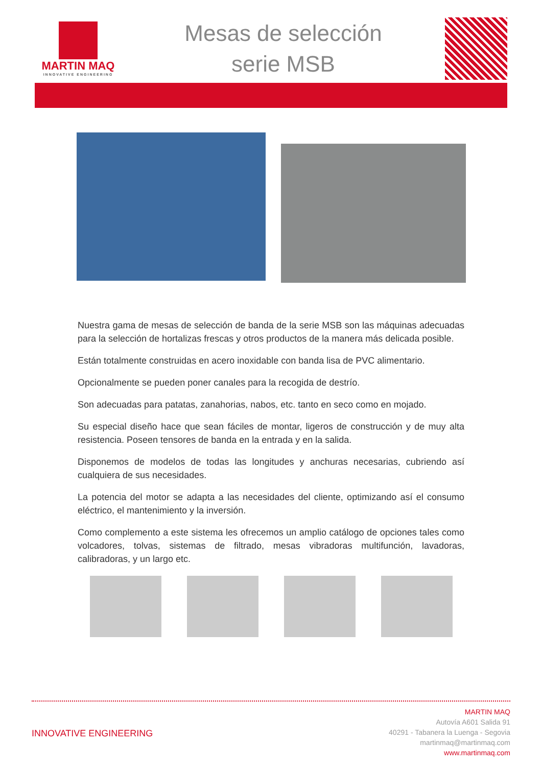MARTIN MAQ
INNOVATIVE ENGINEERING
Mesas de selección
serie MSB
Nuestra gama de mesas de selección de banda de la serie MSB son las máquinas adecuadas para la selección de hortalizas frescas y otros productos de la manera más delicada posible.
Están totalmente construidas en acero inoxidable con banda lisa de PVC alimentario.
Opcionalmente se pueden poner canales para la recogida de destrío.
Son adecuadas para patatas, zanahorias, nabos, etc. tanto en seco como en mojado.
Su especial diseño hace que sean fáciles de montar, ligeros de construcción y de muy alta resistencia. Poseen tensores de banda en la entrada y en la salida.
Disponemos de modelos de todas las longitudes y anchuras necesarias, cubriendo así cualquiera de sus necesidades.
La potencia del motor se adapta a las necesidades del cliente, optimizando así el consumo eléctrico, el mantenimiento y la inversión.
Como complemento a este sistema les ofrecemos un amplio catálogo de opciones tales como volcadores, tolvas, sistemas de filtrado, mesas vibradoras multifunción, lavadoras, calibradoras, y un largo etc.
INNOVATIVE ENGINEERING
MARTIN MAQ
Autovía A601 Salida 91
40291 - Tabanera la Luenga - Segovia
martinmaq@martinmaq.com
www.martinmaq.com